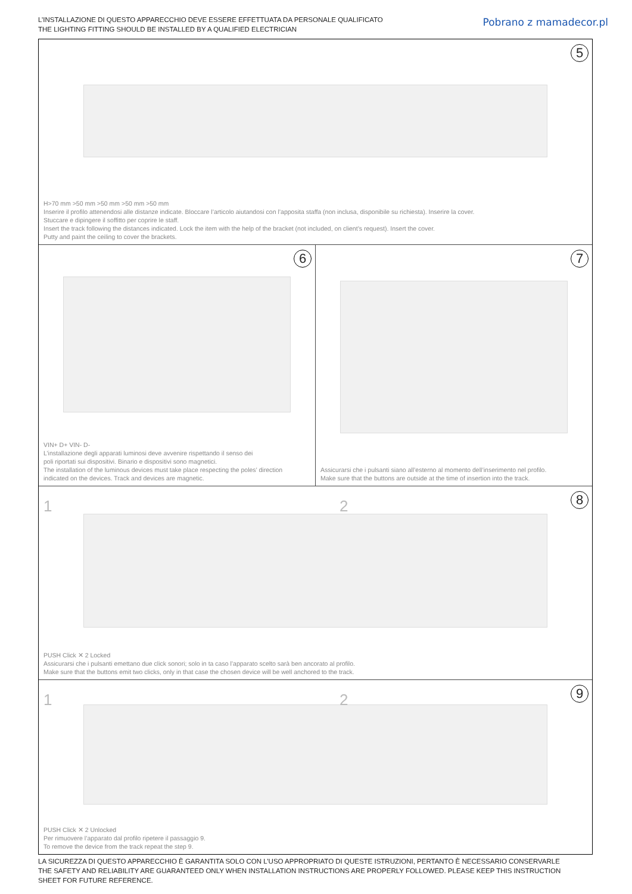L’INSTALLAZIONE DI QUESTO APPARECCHIO DEVE ESSERE EFFETTUATA DA PERSONALE QUALIFICATO
THE LIGHTING FITTING SHOULD BE INSTALLED BY A QUALIFIED ELECTRICIAN
Pobrano z mamadecor.pl
5
H>70 mm >50 mm >50 mm >50 mm >50 mm
Inserire il profilo attenendosi alle distanze indicate. Bloccare l’articolo aiutandosi con l’apposita staffa (non inclusa, disponibile su richiesta). Inserire la cover.
Stuccare e dipingere il soffitto per coprire le staff.
Insert the track following the distances indicated. Lock the item with the help of the bracket (not included, on client’s request). Insert the cover.
Putty and paint the ceiling to cover the brackets.
6
VIN+ D+ VIN- D-
L’installazione degli apparati luminosi deve avvenire rispettando il senso dei
poli riportati sui dispositivi. Binario e dispositivi sono magnetici.
The installation of the luminous devices must take place respecting the poles’ direction
indicated on the devices. Track and devices are magnetic.
7
Assicurarsi che i pulsanti siano all’esterno al momento dell’inserimento nel profilo.
Make sure that the buttons are outside at the time of insertion into the track.
1 2 8
PUSH Click ✕ 2 Locked
Assicurarsi che i pulsanti emettano due click sonori; solo in ta caso l’apparato scelto sarà ben ancorato al profilo.
Make sure that the buttons emit two clicks, only in that case the chosen device will be well anchored to the track.
1 2 9
PUSH Click ✕ 2 Unlocked
Per rimuovere l’apparato dal profilo ripetere il passaggio 9.
To remove the device from the track repeat the step 9.
LA SICUREZZA DI QUESTO APPARECCHIO È GARANTITA SOLO CON L’USO APPROPRIATO DI QUESTE ISTRUZIONI, PERTANTO È NECESSARIO CONSERVARLE
THE SAFETY AND RELIABILITY ARE GUARANTEED ONLY WHEN INSTALLATION INSTRUCTIONS ARE PROPERLY FOLLOWED. PLEASE KEEP THIS INSTRUCTION
SHEET FOR FUTURE REFERENCE.